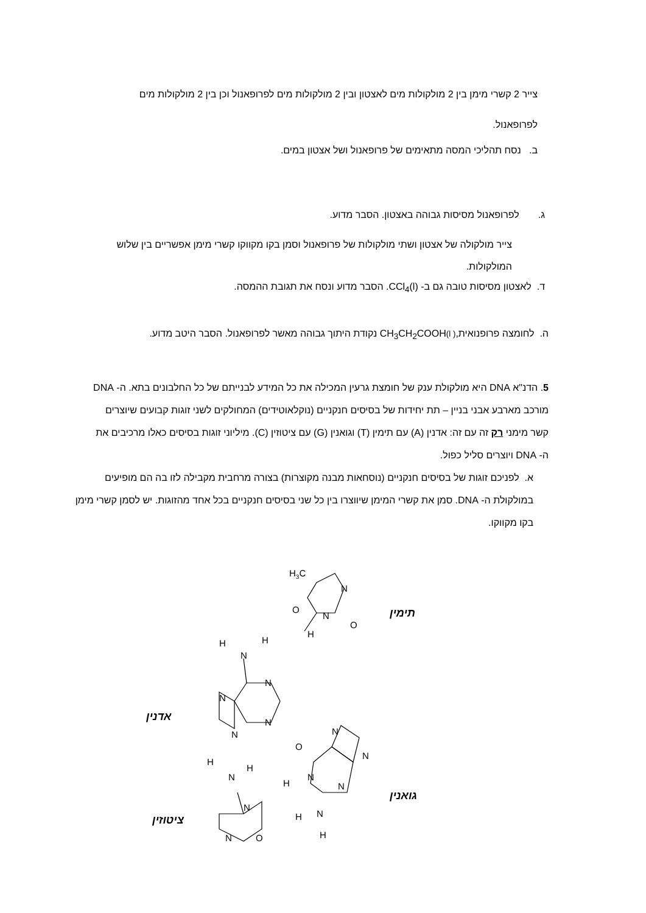צייר 2 קשרי מימן בין 2 מולקולות מים לאצטון ובין 2 מולקולות מים לפרופאנול וכן בין 2 מולקולות מים לפרופאנול.
ב. נסח תהליכי המסה מתאימים של פרופאנול ושל אצטון במים.
ג. לפרופאנול מסיסות גבוהה באצטון. הסבר מדוע.
צייר מולקולה של אצטון ושתי מולקולות של פרופאנול וסמן בקו מקווקו קשרי מימן אפשריים בין שלוש המולקולות.
ד. לאצטון מסיסות טובה גם ב- CCl<sub>4</sub>(l). הסבר מדוע ונסח את תגובת ההמסה.
ה. לחומצה פרופנואית,( l) CH<sub>3</sub>CH<sub>2</sub>COOH נקודת היתוך גבוהה מאשר לפרופאנול. הסבר היטב מדוע.
5. הדנ"א DNA היא מולקולת ענק של חומצת גרעין המכילה את כל המידע לבנייתם של כל החלבונים בתא. ה- DNA מורכב מארבע אבני בניין – תת יחידות של בסיסים חנקניים (נוקלאוטידים) המחולקים לשני זוגות קבועים שיוצרים קשר מימני רק זה עם זה: אדנין (A) עם תימין (T) וגואנין (G) עם ציטוזין (C). מיליוני זוגות בסיסים כאלו מרכיבים את ה- DNA ויוצרים סליל כפול.
א. לפניכם זוגות של בסיסים חנקניים (נוסחאות מבנה מקוצרות) בצורה מרחבית מקבילה לזו בה הם מופיעים במולקולת ה- DNA. סמן את קשרי המימן שיווצרו בין כל שני בסיסים חנקניים בכל אחד מהזוגות. יש לסמן קשרי מימן בקו מקווקו.
תימין
אדנין
גואנין
ציטוזין
H3C
N
O
N
O
H
H
H
N
N
N
N
N
N
N
O
N
H
N
N
H
H
H
H
N
N
N
O